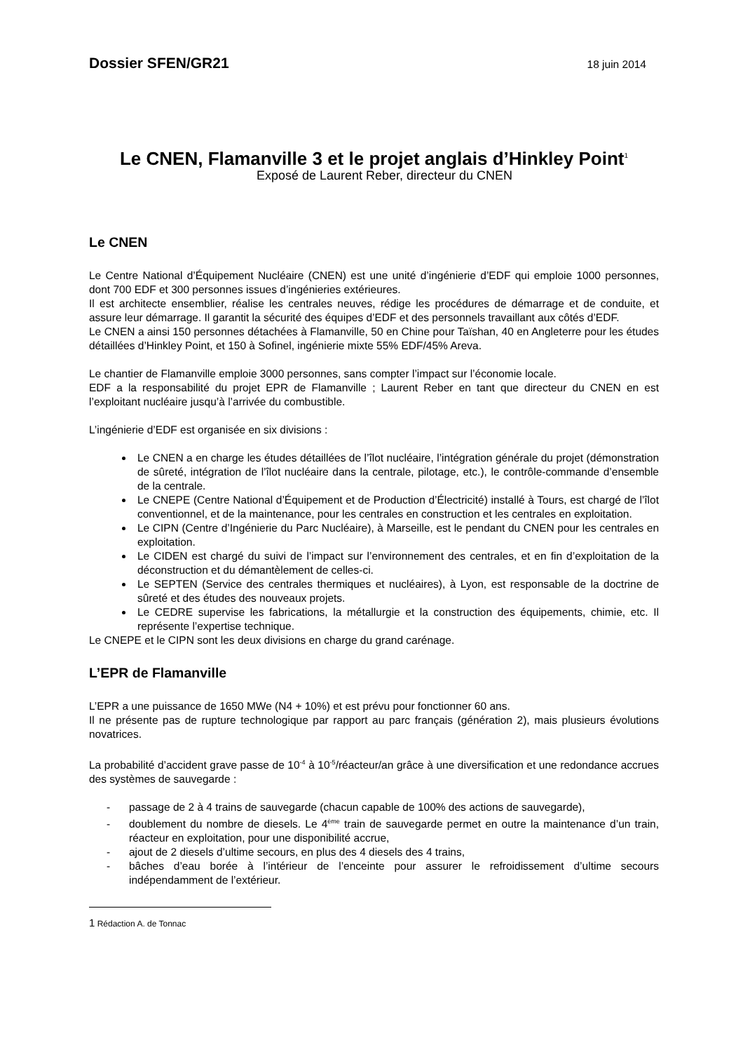Dossier SFEN/GR21 18 juin 2014
Le CNEN, Flamanville 3 et le projet anglais d’Hinkley Point<sup>1</sup>
Exposé de Laurent Reber, directeur du CNEN
Le CNEN
Le Centre National d’Équipement Nucléaire (CNEN) est une unité d’ingénierie d’EDF qui emploie 1000 personnes, dont 700 EDF et 300 personnes issues d’ingénieries extérieures.
Il est architecte ensemblier, réalise les centrales neuves, rédige les procédures de démarrage et de conduite, et assure leur démarrage. Il garantit la sécurité des équipes d’EDF et des personnels travaillant aux côtés d’EDF.
Le CNEN a ainsi 150 personnes détachées à Flamanville, 50 en Chine pour Taïshan, 40 en Angleterre pour les études détaillées d’Hinkley Point, et 150 à Sofinel, ingénierie mixte 55% EDF/45% Areva.
Le chantier de Flamanville emploie 3000 personnes, sans compter l’impact sur l’économie locale.
EDF a la responsabilité du projet EPR de Flamanville ; Laurent Reber en tant que directeur du CNEN en est l’exploitant nucléaire jusqu’à l’arrivée du combustible.
L’ingénierie d’EDF est organisée en six divisions :
Le CNEN a en charge les études détaillées de l’îlot nucléaire, l’intégration générale du projet (démonstration de sûreté, intégration de l’îlot nucléaire dans la centrale, pilotage, etc.), le contrôle-commande d’ensemble de la centrale.
Le CNEPE (Centre National d’Équipement et de Production d’Électricité) installé à Tours, est chargé de l’îlot conventionnel, et de la maintenance, pour les centrales en construction et les centrales en exploitation.
Le CIPN (Centre d’Ingénierie du Parc Nucléaire), à Marseille, est le pendant du CNEN pour les centrales en exploitation.
Le CIDEN est chargé du suivi de l’impact sur l’environnement des centrales, et en fin d’exploitation de la déconstruction et du démantèlement de celles-ci.
Le SEPTEN (Service des centrales thermiques et nucléaires), à Lyon, est responsable de la doctrine de sûreté et des études des nouveaux projets.
Le CEDRE supervise les fabrications, la métallurgie et la construction des équipements, chimie, etc. Il représente l’expertise technique.
Le CNEPE et le CIPN sont les deux divisions en charge du grand carénage.
L’EPR de Flamanville
L’EPR a une puissance de 1650 MWe (N4 + 10%) et est prévu pour fonctionner 60 ans.
Il ne présente pas de rupture technologique par rapport au parc français (génération 2), mais plusieurs évolutions novatrices.
La probabilité d’accident grave passe de 10<sup>-4</sup> à 10<sup>-5</sup>/réacteur/an grâce à une diversification et une redondance accrues des systèmes de sauvegarde :
- passage de 2 à 4 trains de sauvegarde (chacun capable de 100% des actions de sauvegarde),
- doublement du nombre de diesels. Le 4<sup>ème</sup> train de sauvegarde permet en outre la maintenance d’un train, réacteur en exploitation, pour une disponibilité accrue,
- ajout de 2 diesels d’ultime secours, en plus des 4 diesels des 4 trains,
- bâches d’eau borée à l’intérieur de l’enceinte pour assurer le refroidissement d’ultime secours indépendamment de l’extérieur.
1 Rédaction A. de Tonnac